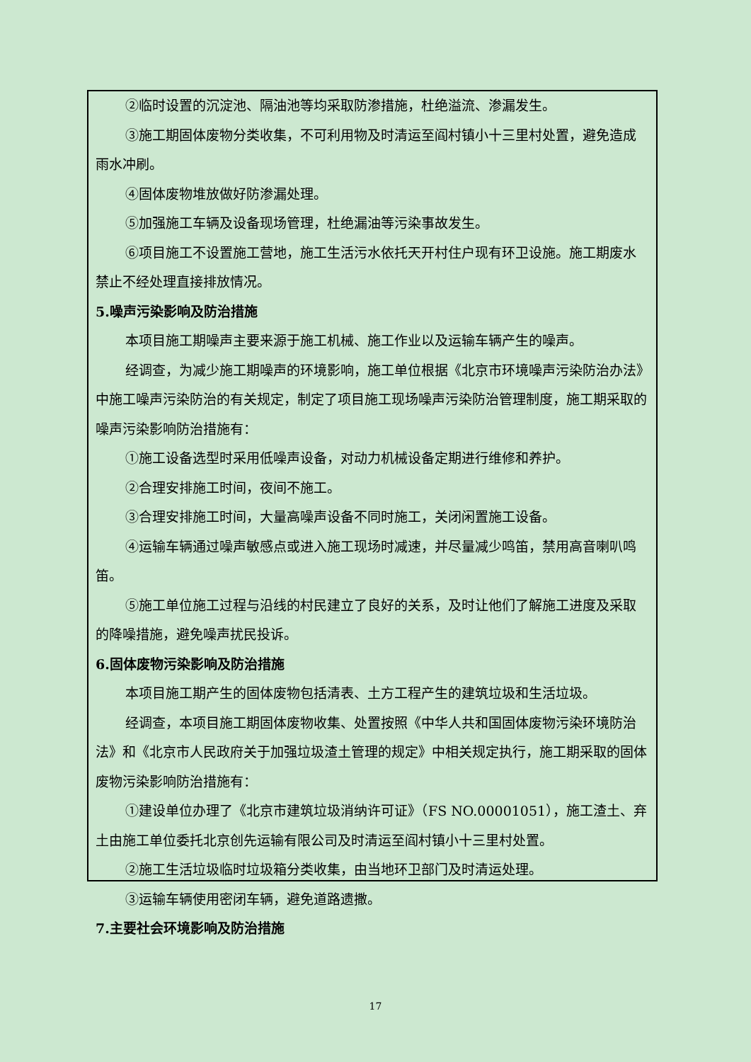②临时设置的沉淀池、隔油池等均采取防渗措施，杜绝溢流、渗漏发生。
③施工期固体废物分类收集，不可利用物及时清运至阎村镇小十三里村处置，避免造成雨水冲刷。
④固体废物堆放做好防渗漏处理。
⑤加强施工车辆及设备现场管理，杜绝漏油等污染事故发生。
⑥项目施工不设置施工营地，施工生活污水依托天开村住户现有环卫设施。施工期废水禁止不经处理直接排放情况。
5.噪声污染影响及防治措施
本项目施工期噪声主要来源于施工机械、施工作业以及运输车辆产生的噪声。
经调查，为减少施工期噪声的环境影响，施工单位根据《北京市环境噪声污染防治办法》中施工噪声污染防治的有关规定，制定了项目施工现场噪声污染防治管理制度，施工期采取的噪声污染影响防治措施有：
①施工设备选型时采用低噪声设备，对动力机械设备定期进行维修和养护。
②合理安排施工时间，夜间不施工。
③合理安排施工时间，大量高噪声设备不同时施工，关闭闲置施工设备。
④运输车辆通过噪声敏感点或进入施工现场时减速，并尽量减少鸣笛，禁用高音喇叭鸣笛。
⑤施工单位施工过程与沿线的村民建立了良好的关系，及时让他们了解施工进度及采取的降噪措施，避免噪声扰民投诉。
6.固体废物污染影响及防治措施
本项目施工期产生的固体废物包括清表、土方工程产生的建筑垃圾和生活垃圾。
经调查，本项目施工期固体废物收集、处置按照《中华人共和国固体废物污染环境防治法》和《北京市人民政府关于加强垃圾渣土管理的规定》中相关规定执行，施工期采取的固体废物污染影响防治措施有：
①建设单位办理了《北京市建筑垃圾消纳许可证》（FS NO.00001051），施工渣土、弃土由施工单位委托北京创先运输有限公司及时清运至阎村镇小十三里村处置。
②施工生活垃圾临时垃圾箱分类收集，由当地环卫部门及时清运处理。
③运输车辆使用密闭车辆，避免道路遗撒。
7.主要社会环境影响及防治措施
17